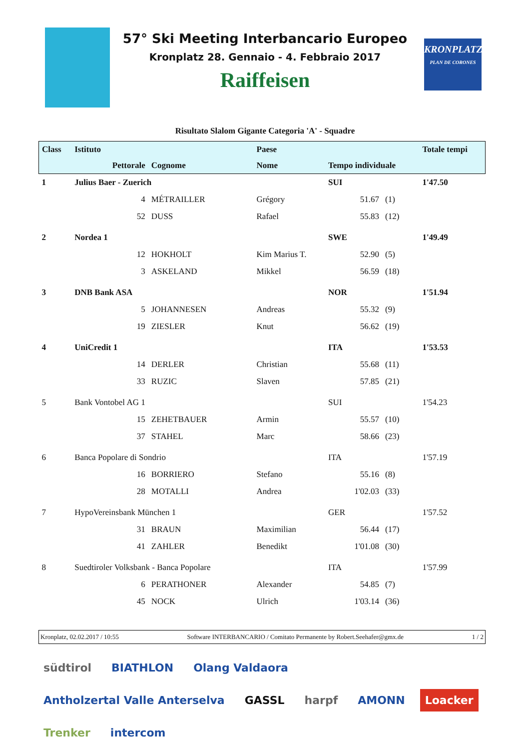KRONPLATZ
PLAN DE CORONES
57° Ski Meeting Interbancario Europeo
Kronplatz 28. Gennaio - 4. Febbraio 2017
Raiffeisen
Risultato Slalom Gigante Categoria 'A' - Squadre
| Class | Istituto | | | Paese | | | Totale tempi |
| --- | --- | --- | --- | --- | --- | --- | --- |
| | | Pettorale | Cognome | Nome | Tempo individuale | | |
| 1 | Julius Baer - Zuerich | | | | SUI | | 1'47.50 |
| | | 4 | MÉTRAILLER | Grégory | 51.67 | (1) | |
| | | 52 | DUSS | Rafael | 55.83 | (12) | |
| 2 | Nordea 1 | | | | SWE | | 1'49.49 |
| | | 12 | HOKHOLT | Kim Marius T. | 52.90 | (5) | |
| | | 3 | ASKELAND | Mikkel | 56.59 | (18) | |
| 3 | DNB Bank ASA | | | | NOR | | 1'51.94 |
| | | 5 | JOHANNESEN | Andreas | 55.32 | (9) | |
| | | 19 | ZIESLER | Knut | 56.62 | (19) | |
| 4 | UniCredit 1 | | | | ITA | | 1'53.53 |
| | | 14 | DERLER | Christian | 55.68 | (11) | |
| | | 33 | RUZIC | Slaven | 57.85 | (21) | |
| 5 | Bank Vontobel AG 1 | | | | SUI | | 1'54.23 |
| | | 15 | ZEHETBAUER | Armin | 55.57 | (10) | |
| | | 37 | STAHEL | Marc | 58.66 | (23) | |
| 6 | Banca Popolare di Sondrio | | | | ITA | | 1'57.19 |
| | | 16 | BORRIERO | Stefano | 55.16 | (8) | |
| | | 28 | MOTALLI | Andrea | 1'02.03 | (33) | |
| 7 | HypoVereinsbank München 1 | | | | GER | | 1'57.52 |
| | | 31 | BRAUN | Maximilian | 56.44 | (17) | |
| | | 41 | ZAHLER | Benedikt | 1'01.08 | (30) | |
| 8 | Suedtiroler Volksbank - Banca Popolare | | | | ITA | | 1'57.99 |
| | | 6 | PERATHONER | Alexander | 54.85 | (7) | |
| | | 45 | NOCK | Ulrich | 1'03.14 | (36) | |
Kronplatz, 02.02.2017 / 10:55 Software INTERBANCARIO / Comitato Permanente by Robert.Seehafer@gmx.de 1 / 2
südtirol BIATHLON Olang Valdaora Antholzertal Valle Anterselva GASSL harpf AMONN Loacker Trenker intercom